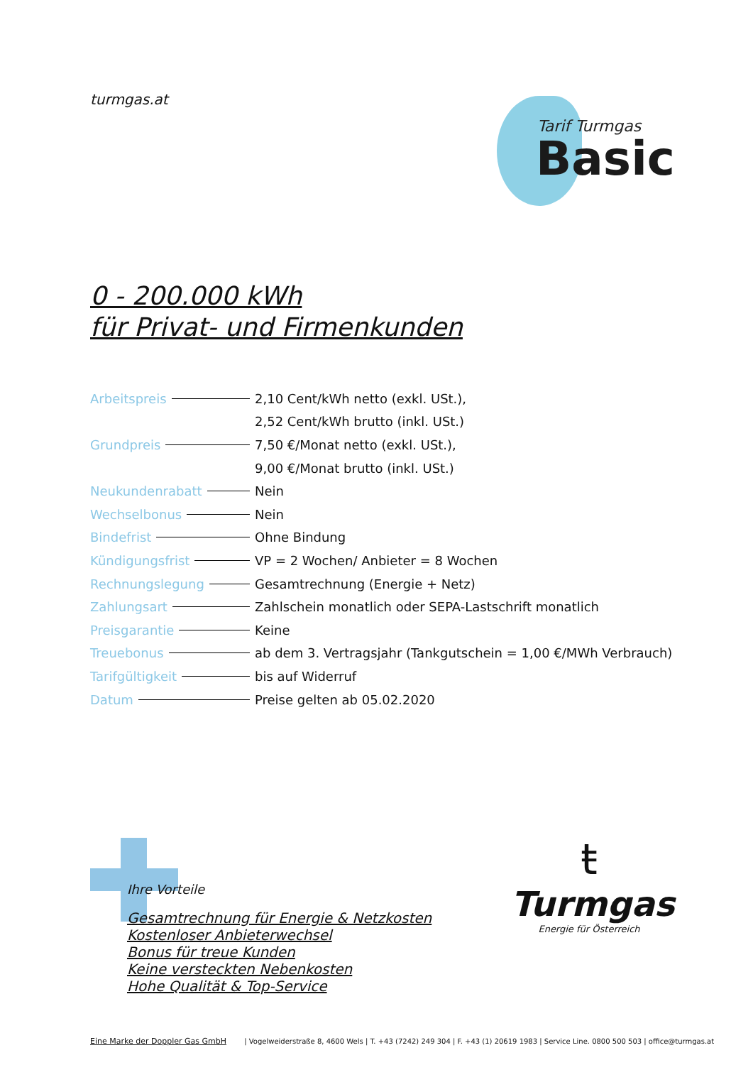turmgas.at
Tarif Turmgas
Basic
0 - 200.000 kWh
für Privat- und Firmenkunden
| Arbeitspreis | 2,10 Cent/kWh netto (exkl. USt.), |
| | 2,52 Cent/kWh brutto (inkl. USt.) |
| Grundpreis | 7,50 €/Monat netto (exkl. USt.), |
| | 9,00 €/Monat brutto (inkl. USt.) |
| Neukundenrabatt | Nein |
| Wechselbonus | Nein |
| Bindefrist | Ohne Bindung |
| Kündigungsfrist | VP = 2 Wochen/ Anbieter = 8 Wochen |
| Rechnungslegung | Gesamtrechnung (Energie + Netz) |
| Zahlungsart | Zahlschein monatlich oder SEPA-Lastschrift monatlich |
| Preisgarantie | Keine |
| Treuebonus | ab dem 3. Vertragsjahr (Tankgutschein = 1,00 €/MWh Verbrauch) |
| Tarifgültigkeit | bis auf Widerruf |
| Datum | Preise gelten ab 05.02.2020 |
Ihre Vorteile
Gesamtrechnung für Energie & Netzkosten
Kostenloser Anbieterwechsel
Bonus für treue Kunden
Keine versteckten Nebenkosten
Hohe Qualität & Top-Service
ŧ
Turmgas
Energie für Österreich
Eine Marke der Doppler Gas GmbH | Vogelweiderstraße 8, 4600 Wels | T. +43 (7242) 249 304 | F. +43 (1) 20619 1983 | Service Line. 0800 500 503 | office@turmgas.at